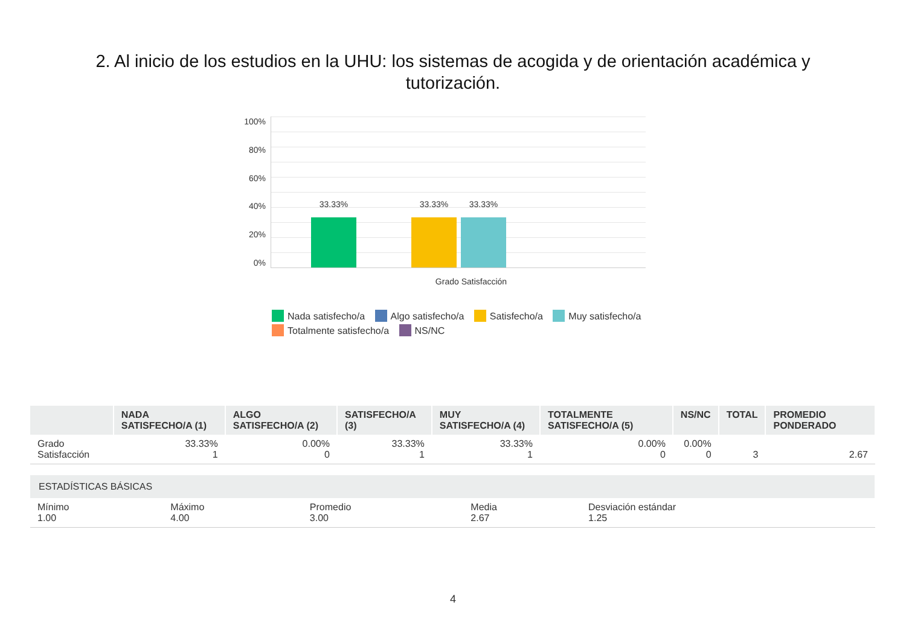2. Al inicio de los estudios en la UHU: los sistemas de acogida y de orientación académica y tutorización.
100%
80%
60%
40%
20%
0%
33.33% 33.33% 33.33%
Grado Satisfacción
Nada satisfecho/a Algo satisfecho/a Satisfecho/a Muy satisfecho/a
Totalmente satisfecho/a NS/NC
| | NADA SATISFECHO/A (1) | ALGO SATISFECHO/A (2) | SATISFECHO/A (3) | MUY SATISFECHO/A (4) | TOTALMENTE SATISFECHO/A (5) | NS/NC | TOTAL | PROMEDIO PONDERADO |
| --- | --- | --- | --- | --- | --- | --- | --- | --- |
| Grado Satisfacción | 33.33% 1 | 0.00% 0 | 33.33% 1 | 33.33% 1 | 0.00% 0 | 0.00% 0 | 3 | 2.67 |
| ESTADÍSTICAS BÁSICAS | | | | |
| --- | --- | --- | --- | --- |
| Mínimo 1.00 | Máximo 4.00 | Promedio 3.00 | Media 2.67 | Desviación estándar 1.25 |
4